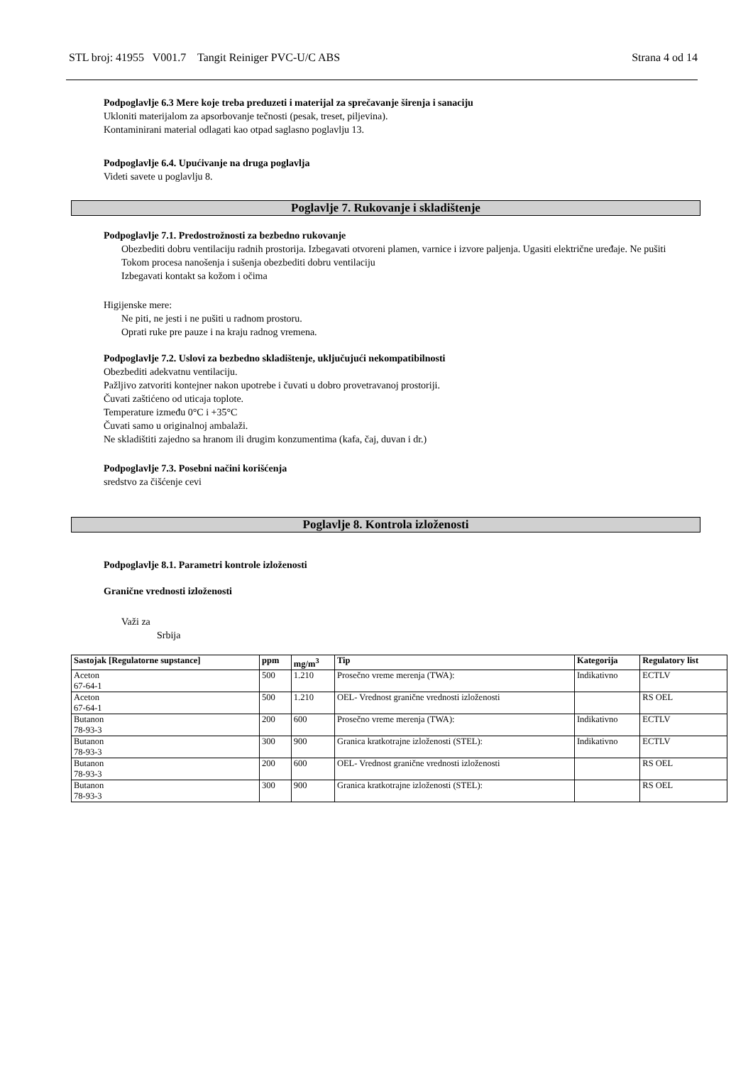STL broj: 41955 V001.7 Tangit Reiniger PVC-U/C ABS Strana 4 od 14
Podpoglavlje 6.3 Mere koje treba preduzeti i materijal za sprečavanje širenja i sanaciju
Ukloniti materijalom za apsorbovanje tečnosti (pesak, treset, piljevina).
Kontaminirani material odlagati kao otpad saglasno poglavlju 13.
Podpoglavlje 6.4. Upućivanje na druga poglavlja
Videti savete u poglavlju 8.
Poglavlje 7. Rukovanje i skladištenje
Podpoglavlje 7.1. Predostrožnosti za bezbedno rukovanje
Obezbediti dobru ventilaciju radnih prostorija. Izbegavati otvoreni plamen, varnice i izvore paljenja. Ugasiti električne uređaje. Ne pušiti
Tokom procesa nanošenja i sušenja obezbediti dobru ventilaciju
Izbegavati kontakt sa kožom i očima
Higijenske mere:
Ne piti, ne jesti i ne pušiti u radnom prostoru.
Oprati ruke pre pauze i na kraju radnog vremena.
Podpoglavlje 7.2. Uslovi za bezbedno skladištenje, uključujući nekompatibilnosti
Obezbediti adekvatnu ventilaciju.
Pažljivo zatvoriti kontejner nakon upotrebe i čuvati u dobro provetravanoj prostoriji.
Čuvati zaštićeno od uticaja toplote.
Temperature između 0°C i +35°C
Čuvati samo u originalnoj ambalaži.
Ne skladištiti zajedno sa hranom ili drugim konzumentima (kafa, čaj, duvan i dr.)
Podpoglavlje 7.3. Posebni načini korišćenja
sredstvo za čišćenje cevi
Poglavlje 8. Kontrola izloženosti
Podpoglavlje 8.1. Parametri kontrole izloženosti
Granične vrednosti izloženosti
Važi za
Srbija
| Sastojak [Regulatorne supstance] | ppm | mg/m<sup>3</sup> | Tip | Kategorija | Regulatory list |
| --- | --- | --- | --- | --- | --- |
| Aceton 67-64-1 | 500 | 1.210 | Prosečno vreme merenja (TWA): | Indikativno | ECTLV |
| Aceton 67-64-1 | 500 | 1.210 | OEL- Vrednost granične vrednosti izloženosti | | RS OEL |
| Butanon 78-93-3 | 200 | 600 | Prosečno vreme merenja (TWA): | Indikativno | ECTLV |
| Butanon 78-93-3 | 300 | 900 | Granica kratkotrajne izloženosti (STEL): | Indikativno | ECTLV |
| Butanon 78-93-3 | 200 | 600 | OEL- Vrednost granične vrednosti izloženosti | | RS OEL |
| Butanon 78-93-3 | 300 | 900 | Granica kratkotrajne izloženosti (STEL): | | RS OEL |